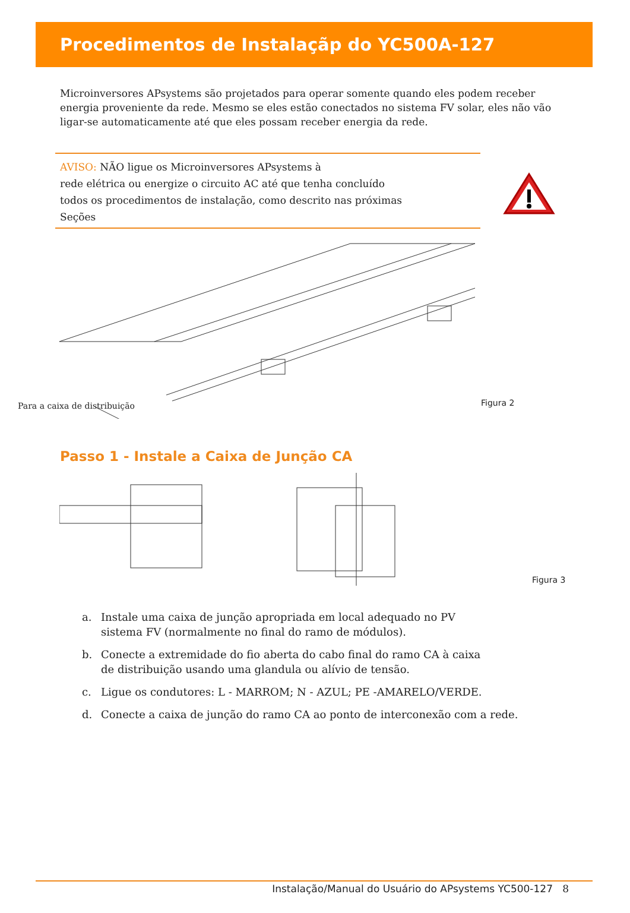Procedimentos de Instalaçãp do YC500A-127
Microinversores APsystems são projetados para operar somente quando eles podem receber energia proveniente da rede. Mesmo se eles estão conectados no sistema FV solar, eles não vão ligar-se automaticamente até que eles possam receber energia da rede.
AVISO: NÃO ligue os Microinversores APsystems à
rede elétrica ou energize o circuito AC até que tenha concluído
todos os procedimentos de instalação, como descrito nas próximas
Seções
Para a caixa de distribuição Figura 2
Passo 1 - Instale a Caixa de Junção CA
Figura 3
a. Instale uma caixa de junção apropriada em local adequado no PV
sistema FV (normalmente no final do ramo de módulos).
b. Conecte a extremidade do fio aberta do cabo final do ramo CA à caixa
de distribuição usando uma glandula ou alívio de tensão.
c. Ligue os condutores: L - MARROM; N - AZUL; PE -AMARELO/VERDE.
d. Conecte a caixa de junção do ramo CA ao ponto de interconexão com a rede.
Instalação/Manual do Usuário do APsystems YC500-127 8